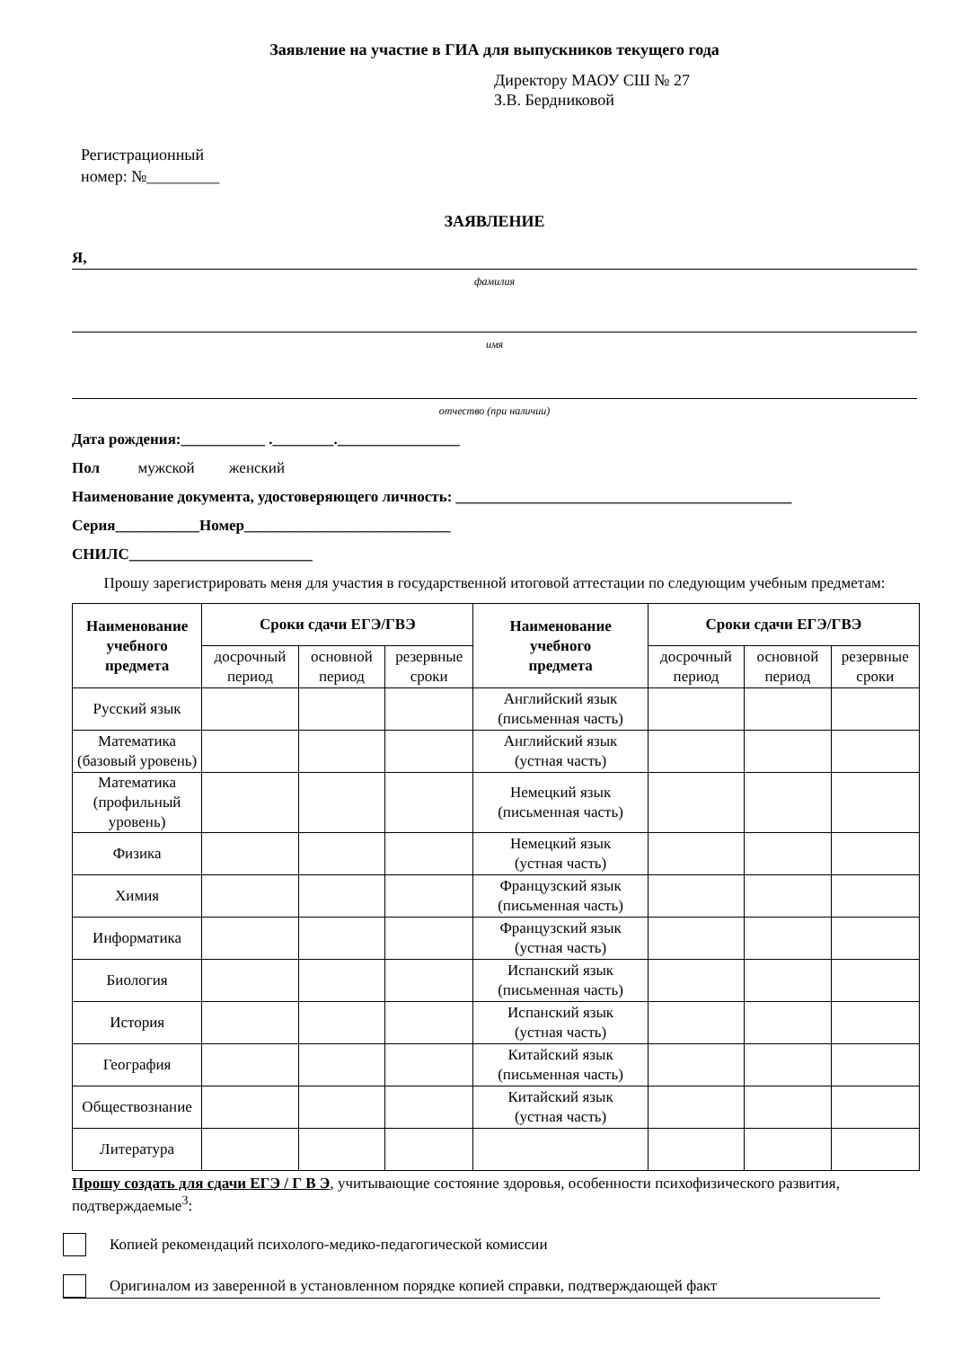Заявление на участие в ГИА для выпускников текущего года
Директору МАОУ СШ № 27
З.В. Бердниковой
Регистрационный
номер: №_________
ЗАЯВЛЕНИЕ
Я,
фамилия
имя
отчество (при наличии)
Дата рождения:___________ .________.________________
Пол мужской женский
Наименование документа, удостоверяющего личность: ____________________________________________
Серия___________Номер___________________________
СНИЛС________________________
Прошу зарегистрировать меня для участия в государственной итоговой аттестации по следующим учебным предметам:
| Наименование учебного предмета | Сроки сдачи ЕГЭ/ГВЭ | | | Наименование учебного предмета | Сроки сдачи ЕГЭ/ГВЭ | | |
| --- | --- | --- | --- | --- | --- | --- | --- |
| | досрочный период | основной период | резервные сроки | | досрочный период | основной период | резервные сроки |
| Русский язык | | | | Английский язык (письменная часть) | | | |
| Математика (базовый уровень) | | | | Английский язык (устная часть) | | | |
| Математика (профильный уровень) | | | | Немецкий язык (письменная часть) | | | |
| Физика | | | | Немецкий язык (устная часть) | | | |
| Химия | | | | Французский язык (письменная часть) | | | |
| Информатика | | | | Французский язык (устная часть) | | | |
| Биология | | | | Испанский язык (письменная часть) | | | |
| История | | | | Испанский язык (устная часть) | | | |
| География | | | | Китайский язык (письменная часть) | | | |
| Обществознание | | | | Китайский язык (устная часть) | | | |
| Литература | | | | | | | |
Прошу создать для сдачи ЕГЭ / Г В Э, учитывающие состояние здоровья, особенности психофизического развития, подтверждаемые<sup>3</sup>:
Копией рекомендаций психолого-медико-педагогической комиссии
Оригиналом из заверенной в установленном порядке копией справки, подтверждающей факт